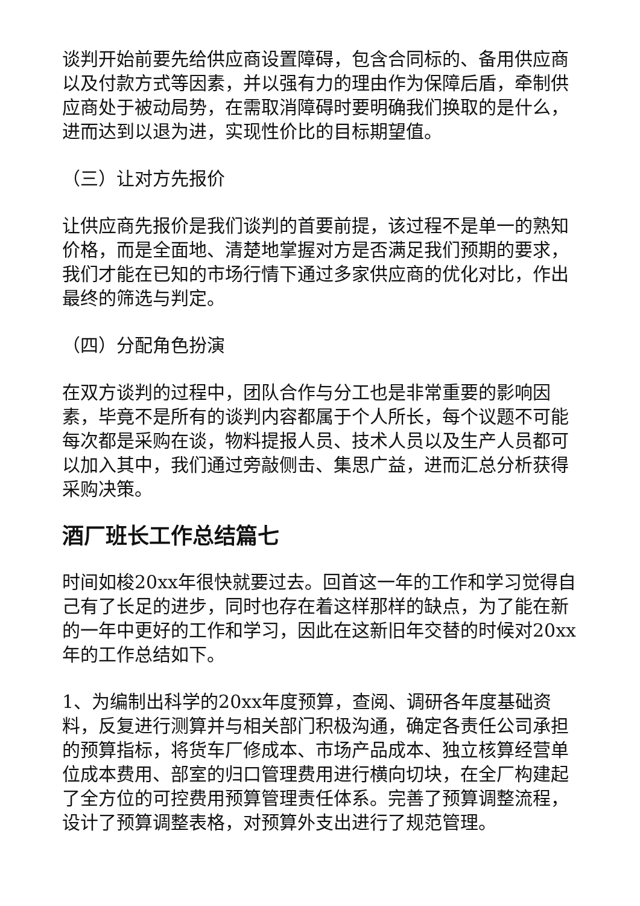谈判开始前要先给供应商设置障碍，包含合同标的、备用供应商以及付款方式等因素，并以强有力的理由作为保障后盾，牵制供应商处于被动局势，在需取消障碍时要明确我们换取的是什么，进而达到以退为进，实现性价比的目标期望值。
（三）让对方先报价
让供应商先报价是我们谈判的首要前提，该过程不是单一的熟知价格，而是全面地、清楚地掌握对方是否满足我们预期的要求，我们才能在已知的市场行情下通过多家供应商的优化对比，作出最终的筛选与判定。
（四）分配角色扮演
在双方谈判的过程中，团队合作与分工也是非常重要的影响因素，毕竟不是所有的谈判内容都属于个人所长，每个议题不可能每次都是采购在谈，物料提报人员、技术人员以及生产人员都可以加入其中，我们通过旁敲侧击、集思广益，进而汇总分析获得采购决策。
酒厂班长工作总结篇七
时间如梭20xx年很快就要过去。回首这一年的工作和学习觉得自己有了长足的进步，同时也存在着这样那样的缺点，为了能在新的一年中更好的工作和学习，因此在这新旧年交替的时候对20xx年的工作总结如下。
1、为编制出科学的20xx年度预算，查阅、调研各年度基础资料，反复进行测算并与相关部门积极沟通，确定各责任公司承担的预算指标，将货车厂修成本、市场产品成本、独立核算经营单位成本费用、部室的归口管理费用进行横向切块，在全厂构建起了全方位的可控费用预算管理责任体系。完善了预算调整流程，设计了预算调整表格，对预算外支出进行了规范管理。